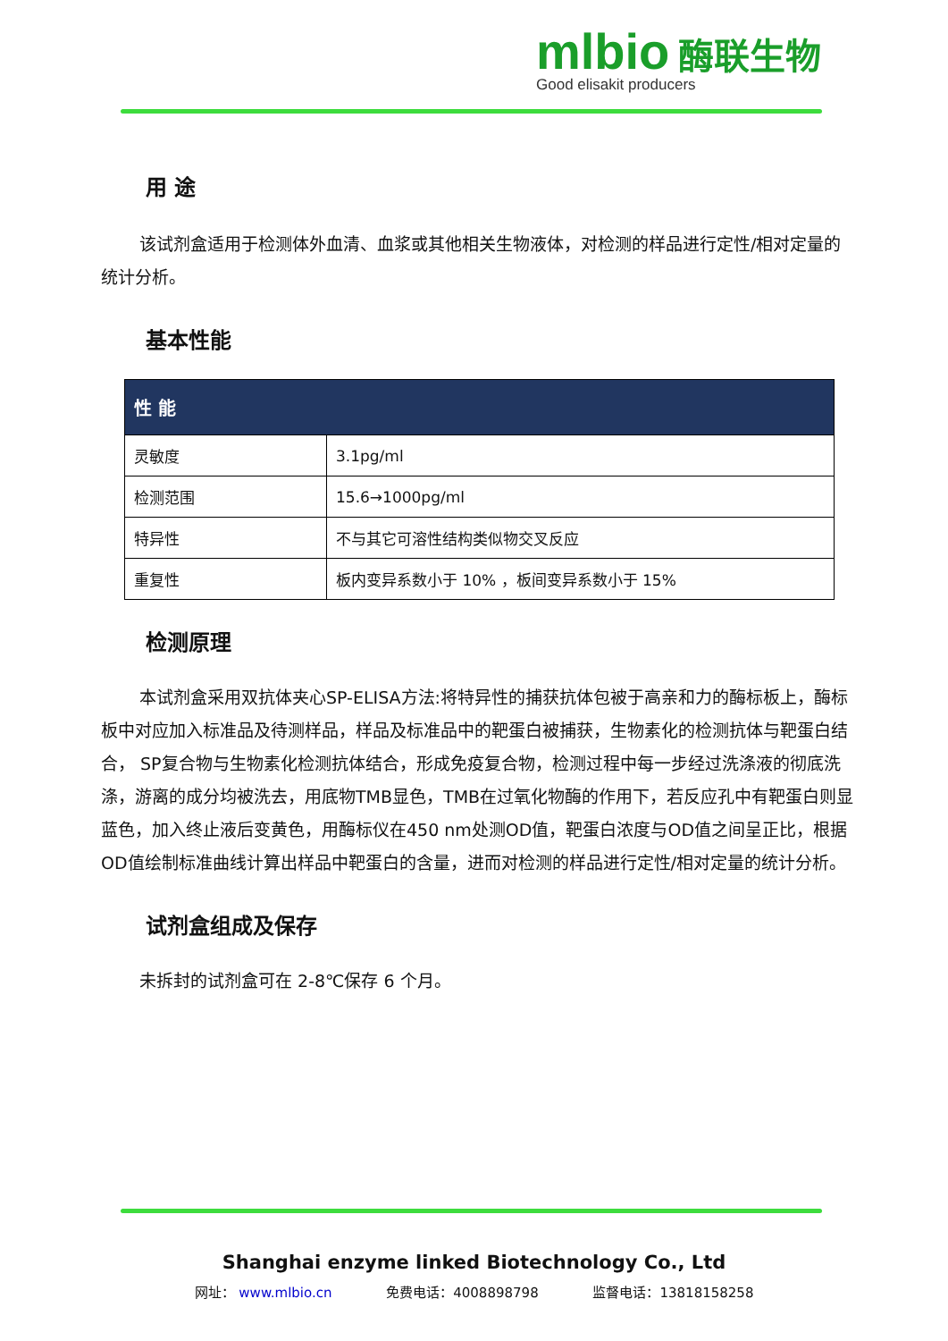mlbio 酶联生物
Good elisakit producers
用 途
该试剂盒适用于检测体外血清、血浆或其他相关生物液体，对检测的样品进行定性/相对定量的统计分析。
基本性能
| 性 能 | |
| --- | --- |
| 灵敏度 | 3.1pg/ml |
| 检测范围 | 15.6→1000pg/ml |
| 特异性 | 不与其它可溶性结构类似物交叉反应 |
| 重复性 | 板内变异系数小于 10% ，板间变异系数小于 15% |
检测原理
本试剂盒采用双抗体夹心SP-ELISA方法:将特异性的捕获抗体包被于高亲和力的酶标板上，酶标板中对应加入标准品及待测样品，样品及标准品中的靶蛋白被捕获，生物素化的检测抗体与靶蛋白结合， SP复合物与生物素化检测抗体结合，形成免疫复合物，检测过程中每一步经过洗涤液的彻底洗涤，游离的成分均被洗去，用底物TMB显色，TMB在过氧化物酶的作用下，若反应孔中有靶蛋白则显蓝色，加入终止液后变黄色，用酶标仪在450 nm处测OD值，靶蛋白浓度与OD值之间呈正比，根据OD值绘制标准曲线计算出样品中靶蛋白的含量，进而对检测的样品进行定性/相对定量的统计分析。
试剂盒组成及保存
未拆封的试剂盒可在 2-8℃保存 6 个月。
Shanghai enzyme linked Biotechnology Co., Ltd
网址： www.mlbio.cn 免费电话：4008898798 监督电话：13818158258